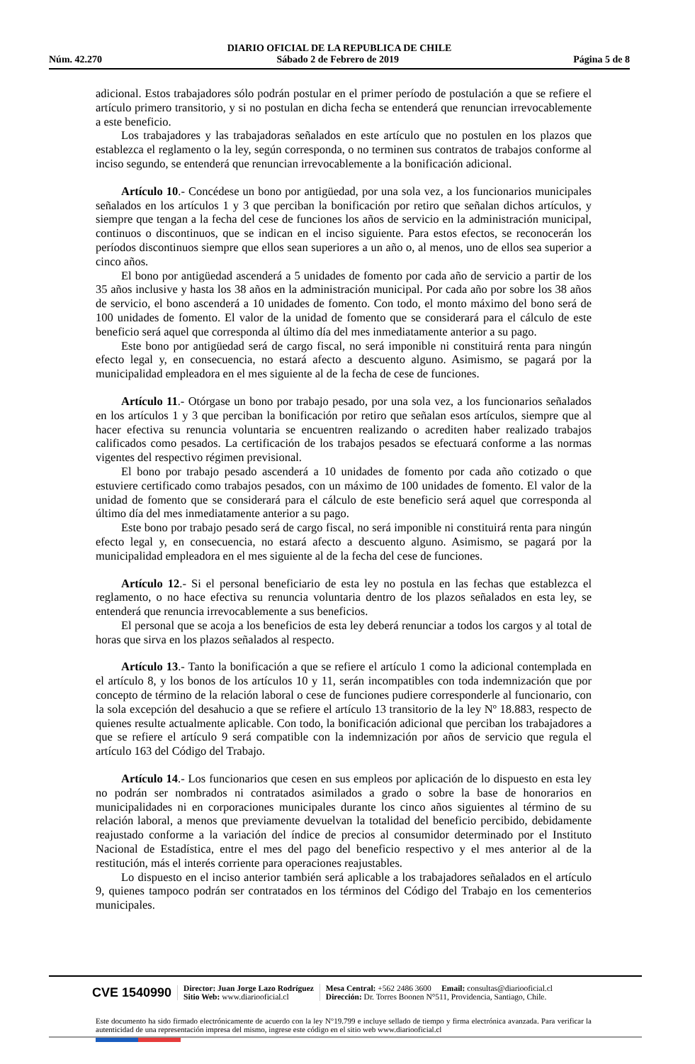DIARIO OFICIAL DE LA REPUBLICA DE CHILE
Núm. 42.270 Sábado 2 de Febrero de 2019 Página 5 de 8
adicional. Estos trabajadores sólo podrán postular en el primer período de postulación a que se refiere el artículo primero transitorio, y si no postulan en dicha fecha se entenderá que renuncian irrevocablemente a este beneficio.
Los trabajadores y las trabajadoras señalados en este artículo que no postulen en los plazos que establezca el reglamento o la ley, según corresponda, o no terminen sus contratos de trabajos conforme al inciso segundo, se entenderá que renuncian irrevocablemente a la bonificación adicional.
Artículo 10.- Concédese un bono por antigüedad, por una sola vez, a los funcionarios municipales señalados en los artículos 1 y 3 que perciban la bonificación por retiro que señalan dichos artículos, y siempre que tengan a la fecha del cese de funciones los años de servicio en la administración municipal, continuos o discontinuos, que se indican en el inciso siguiente. Para estos efectos, se reconocerán los períodos discontinuos siempre que ellos sean superiores a un año o, al menos, uno de ellos sea superior a cinco años.
El bono por antigüedad ascenderá a 5 unidades de fomento por cada año de servicio a partir de los 35 años inclusive y hasta los 38 años en la administración municipal. Por cada año por sobre los 38 años de servicio, el bono ascenderá a 10 unidades de fomento. Con todo, el monto máximo del bono será de 100 unidades de fomento. El valor de la unidad de fomento que se considerará para el cálculo de este beneficio será aquel que corresponda al último día del mes inmediatamente anterior a su pago.
Este bono por antigüedad será de cargo fiscal, no será imponible ni constituirá renta para ningún efecto legal y, en consecuencia, no estará afecto a descuento alguno. Asimismo, se pagará por la municipalidad empleadora en el mes siguiente al de la fecha de cese de funciones.
Artículo 11.- Otórgase un bono por trabajo pesado, por una sola vez, a los funcionarios señalados en los artículos 1 y 3 que perciban la bonificación por retiro que señalan esos artículos, siempre que al hacer efectiva su renuncia voluntaria se encuentren realizando o acrediten haber realizado trabajos calificados como pesados. La certificación de los trabajos pesados se efectuará conforme a las normas vigentes del respectivo régimen previsional.
El bono por trabajo pesado ascenderá a 10 unidades de fomento por cada año cotizado o que estuviere certificado como trabajos pesados, con un máximo de 100 unidades de fomento. El valor de la unidad de fomento que se considerará para el cálculo de este beneficio será aquel que corresponda al último día del mes inmediatamente anterior a su pago.
Este bono por trabajo pesado será de cargo fiscal, no será imponible ni constituirá renta para ningún efecto legal y, en consecuencia, no estará afecto a descuento alguno. Asimismo, se pagará por la municipalidad empleadora en el mes siguiente al de la fecha del cese de funciones.
Artículo 12.- Si el personal beneficiario de esta ley no postula en las fechas que establezca el reglamento, o no hace efectiva su renuncia voluntaria dentro de los plazos señalados en esta ley, se entenderá que renuncia irrevocablemente a sus beneficios.
El personal que se acoja a los beneficios de esta ley deberá renunciar a todos los cargos y al total de horas que sirva en los plazos señalados al respecto.
Artículo 13.- Tanto la bonificación a que se refiere el artículo 1 como la adicional contemplada en el artículo 8, y los bonos de los artículos 10 y 11, serán incompatibles con toda indemnización que por concepto de término de la relación laboral o cese de funciones pudiere corresponderle al funcionario, con la sola excepción del desahucio a que se refiere el artículo 13 transitorio de la ley Nº 18.883, respecto de quienes resulte actualmente aplicable. Con todo, la bonificación adicional que perciban los trabajadores a que se refiere el artículo 9 será compatible con la indemnización por años de servicio que regula el artículo 163 del Código del Trabajo.
Artículo 14.- Los funcionarios que cesen en sus empleos por aplicación de lo dispuesto en esta ley no podrán ser nombrados ni contratados asimilados a grado o sobre la base de honorarios en municipalidades ni en corporaciones municipales durante los cinco años siguientes al término de su relación laboral, a menos que previamente devuelvan la totalidad del beneficio percibido, debidamente reajustado conforme a la variación del índice de precios al consumidor determinado por el Instituto Nacional de Estadística, entre el mes del pago del beneficio respectivo y el mes anterior al de la restitución, más el interés corriente para operaciones reajustables.
Lo dispuesto en el inciso anterior también será aplicable a los trabajadores señalados en el artículo 9, quienes tampoco podrán ser contratados en los términos del Código del Trabajo en los cementerios municipales.
CVE 1540990
Director: Juan Jorge Lazo Rodríguez
Sitio Web: www.diariooficial.cl
Mesa Central: +562 2486 3600 Email: consultas@diariooficial.cl
Dirección: Dr. Torres Boonen N°511, Providencia, Santiago, Chile.
Este documento ha sido firmado electrónicamente de acuerdo con la ley N°19.799 e incluye sellado de tiempo y firma electrónica avanzada. Para verificar la autenticidad de una representación impresa del mismo, ingrese este código en el sitio web www.diariooficial.cl